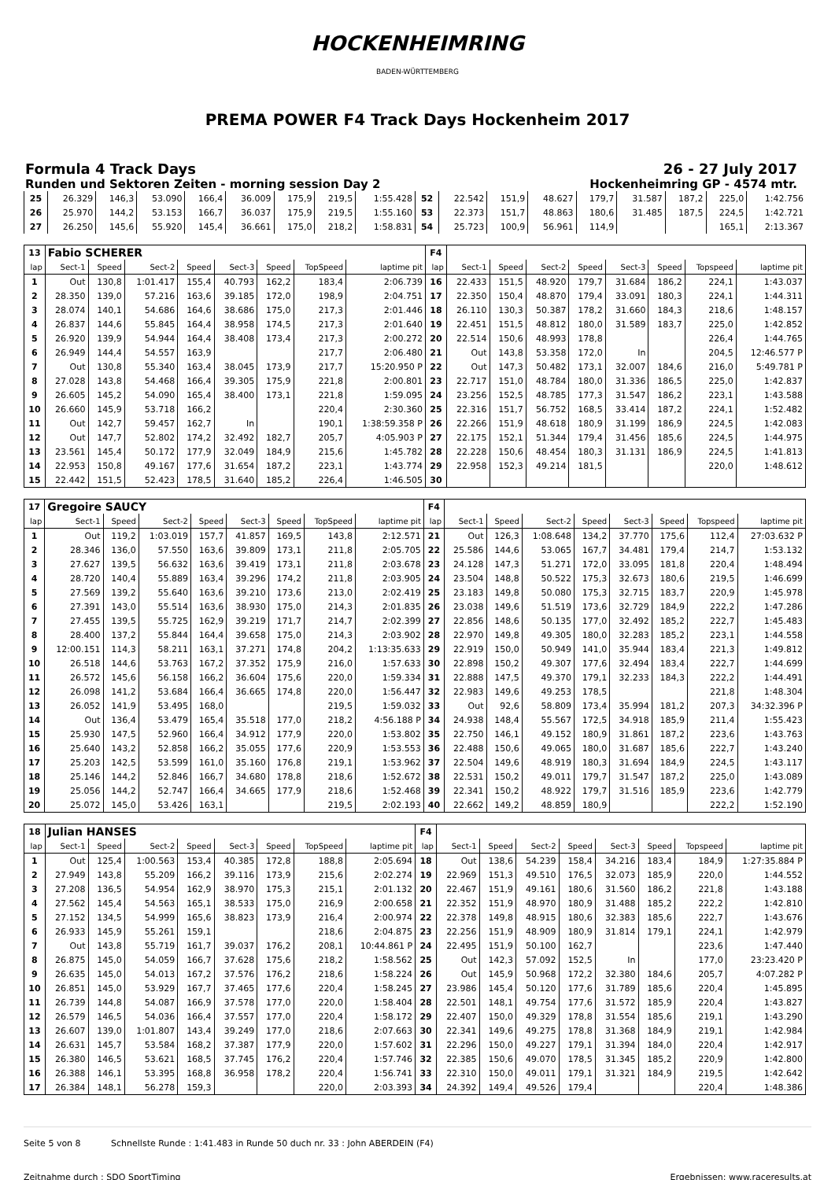HOCKENHEIMRING
BADEN-WÜRTTEMBERG
PREMA POWER F4 Track Days Hockenheim 2017
Formula 4 Track Days 26 - 27 July 2017
Runden und Sektoren Zeiten - morning session Day 2 Hockenheimring GP - 4574 mtr.
| 25 | 26.329 | 146,3 | 53.090 | 166,4 | 36.009 | 175,9 | 219,5 | 1:55.428 | 52 | 22.542 | 151,9 | 48.627 | 179,7 | 31.587 | 187,2 | 225,0 | 1:42.756 |
| 26 | 25.970 | 144,2 | 53.153 | 166,7 | 36.037 | 175,9 | 219,5 | 1:55.160 | 53 | 22.373 | 151,7 | 48.863 | 180,6 | 31.485 | 187,5 | 224,5 | 1:42.721 |
| 27 | 26.250 | 145,6 | 55.920 | 145,4 | 36.661 | 175,0 | 218,2 | 1:58.831 | 54 | 25.723 | 100,9 | 56.961 | 114,9 | | | 165,1 | 2:13.367 |
| 13 | Fabio SCHERER | | | | | | | | F4 | | | | | | | | |
| lap | Sect-1 | Speed | Sect-2 | Speed | Sect-3 | Speed | TopSpeed | laptime pit | lap | Sect-1 | Speed | Sect-2 | Speed | Sect-3 | Speed | Topspeed | laptime pit |
| 1 | Out | 130,8 | 1:01.417 | 155,4 | 40.793 | 162,2 | 183,4 | 2:06.739 | 16 | 22.433 | 151,5 | 48.920 | 179,7 | 31.684 | 186,2 | 224,1 | 1:43.037 |
| 2 | 28.350 | 139,0 | 57.216 | 163,6 | 39.185 | 172,0 | 198,9 | 2:04.751 | 17 | 22.350 | 150,4 | 48.870 | 179,4 | 33.091 | 180,3 | 224,1 | 1:44.311 |
| 3 | 28.074 | 140,1 | 54.686 | 164,6 | 38.686 | 175,0 | 217,3 | 2:01.446 | 18 | 26.110 | 130,3 | 50.387 | 178,2 | 31.660 | 184,3 | 218,6 | 1:48.157 |
| 4 | 26.837 | 144,6 | 55.845 | 164,4 | 38.958 | 174,5 | 217,3 | 2:01.640 | 19 | 22.451 | 151,5 | 48.812 | 180,0 | 31.589 | 183,7 | 225,0 | 1:42.852 |
| 5 | 26.920 | 139,9 | 54.944 | 164,4 | 38.408 | 173,4 | 217,3 | 2:00.272 | 20 | 22.514 | 150,6 | 48.993 | 178,8 | | | 226,4 | 1:44.765 |
| 6 | 26.949 | 144,4 | 54.557 | 163,9 | | | 217,7 | 2:06.480 | 21 | Out | 143,8 | 53.358 | 172,0 | In | | 204,5 | 12:46.577 P |
| 7 | Out | 130,8 | 55.340 | 163,4 | 38.045 | 173,9 | 217,7 | 15:20.950 P | 22 | Out | 147,3 | 50.482 | 173,1 | 32.007 | 184,6 | 216,0 | 5:49.781 P |
| 8 | 27.028 | 143,8 | 54.468 | 166,4 | 39.305 | 175,9 | 221,8 | 2:00.801 | 23 | 22.717 | 151,0 | 48.784 | 180,0 | 31.336 | 186,5 | 225,0 | 1:42.837 |
| 9 | 26.605 | 145,2 | 54.090 | 165,4 | 38.400 | 173,1 | 221,8 | 1:59.095 | 24 | 23.256 | 152,5 | 48.785 | 177,3 | 31.547 | 186,2 | 223,1 | 1:43.588 |
| 10 | 26.660 | 145,9 | 53.718 | 166,2 | | | 220,4 | 2:30.360 | 25 | 22.316 | 151,7 | 56.752 | 168,5 | 33.414 | 187,2 | 224,1 | 1:52.482 |
| 11 | Out | 142,7 | 59.457 | 162,7 | In | | 190,1 | 1:38:59.358 P | 26 | 22.266 | 151,9 | 48.618 | 180,9 | 31.199 | 186,9 | 224,5 | 1:42.083 |
| 12 | Out | 147,7 | 52.802 | 174,2 | 32.492 | 182,7 | 205,7 | 4:05.903 P | 27 | 22.175 | 152,1 | 51.344 | 179,4 | 31.456 | 185,6 | 224,5 | 1:44.975 |
| 13 | 23.561 | 145,4 | 50.172 | 177,9 | 32.049 | 184,9 | 215,6 | 1:45.782 | 28 | 22.228 | 150,6 | 48.454 | 180,3 | 31.131 | 186,9 | 224,5 | 1:41.813 |
| 14 | 22.953 | 150,8 | 49.167 | 177,6 | 31.654 | 187,2 | 223,1 | 1:43.774 | 29 | 22.958 | 152,3 | 49.214 | 181,5 | | | 220,0 | 1:48.612 |
| 15 | 22.442 | 151,5 | 52.423 | 178,5 | 31.640 | 185,2 | 226,4 | 1:46.505 | 30 | | | | | | | | |
| 17 | Gregoire SAUCY | | | | | | | | F4 | | | | | | | | |
| lap | Sect-1 | Speed | Sect-2 | Speed | Sect-3 | Speed | TopSpeed | laptime pit | lap | Sect-1 | Speed | Sect-2 | Speed | Sect-3 | Speed | Topspeed | laptime pit |
| 1 | Out | 119,2 | 1:03.019 | 157,7 | 41.857 | 169,5 | 143,8 | 2:12.571 | 21 | Out | 126,3 | 1:08.648 | 134,2 | 37.770 | 175,6 | 112,4 | 27:03.632 P |
| 2 | 28.346 | 136,0 | 57.550 | 163,6 | 39.809 | 173,1 | 211,8 | 2:05.705 | 22 | 25.586 | 144,6 | 53.065 | 167,7 | 34.481 | 179,4 | 214,7 | 1:53.132 |
| 3 | 27.627 | 139,5 | 56.632 | 163,6 | 39.419 | 173,1 | 211,8 | 2:03.678 | 23 | 24.128 | 147,3 | 51.271 | 172,0 | 33.095 | 181,8 | 220,4 | 1:48.494 |
| 4 | 28.720 | 140,4 | 55.889 | 163,4 | 39.296 | 174,2 | 211,8 | 2:03.905 | 24 | 23.504 | 148,8 | 50.522 | 175,3 | 32.673 | 180,6 | 219,5 | 1:46.699 |
| 5 | 27.569 | 139,2 | 55.640 | 163,6 | 39.210 | 173,6 | 213,0 | 2:02.419 | 25 | 23.183 | 149,8 | 50.080 | 175,3 | 32.715 | 183,7 | 220,9 | 1:45.978 |
| 6 | 27.391 | 143,0 | 55.514 | 163,6 | 38.930 | 175,0 | 214,3 | 2:01.835 | 26 | 23.038 | 149,6 | 51.519 | 173,6 | 32.729 | 184,9 | 222,2 | 1:47.286 |
| 7 | 27.455 | 139,5 | 55.725 | 162,9 | 39.219 | 171,7 | 214,7 | 2:02.399 | 27 | 22.856 | 148,6 | 50.135 | 177,0 | 32.492 | 185,2 | 222,7 | 1:45.483 |
| 8 | 28.400 | 137,2 | 55.844 | 164,4 | 39.658 | 175,0 | 214,3 | 2:03.902 | 28 | 22.970 | 149,8 | 49.305 | 180,0 | 32.283 | 185,2 | 223,1 | 1:44.558 |
| 9 | 12:00.151 | 114,3 | 58.211 | 163,1 | 37.271 | 174,8 | 204,2 | 1:13:35.633 | 29 | 22.919 | 150,0 | 50.949 | 141,0 | 35.944 | 183,4 | 221,3 | 1:49.812 |
| 10 | 26.518 | 144,6 | 53.763 | 167,2 | 37.352 | 175,9 | 216,0 | 1:57.633 | 30 | 22.898 | 150,2 | 49.307 | 177,6 | 32.494 | 183,4 | 222,7 | 1:44.699 |
| 11 | 26.572 | 145,6 | 56.158 | 166,2 | 36.604 | 175,6 | 220,0 | 1:59.334 | 31 | 22.888 | 147,5 | 49.370 | 179,1 | 32.233 | 184,3 | 222,2 | 1:44.491 |
| 12 | 26.098 | 141,2 | 53.684 | 166,4 | 36.665 | 174,8 | 220,0 | 1:56.447 | 32 | 22.983 | 149,6 | 49.253 | 178,5 | | | 221,8 | 1:48.304 |
| 13 | 26.052 | 141,9 | 53.495 | 168,0 | | | 219,5 | 1:59.032 | 33 | Out | 92,6 | 58.809 | 173,4 | 35.994 | 181,2 | 207,3 | 34:32.396 P |
| 14 | Out | 136,4 | 53.479 | 165,4 | 35.518 | 177,0 | 218,2 | 4:56.188 P | 34 | 24.938 | 148,4 | 55.567 | 172,5 | 34.918 | 185,9 | 211,4 | 1:55.423 |
| 15 | 25.930 | 147,5 | 52.960 | 166,4 | 34.912 | 177,9 | 220,0 | 1:53.802 | 35 | 22.750 | 146,1 | 49.152 | 180,9 | 31.861 | 187,2 | 223,6 | 1:43.763 |
| 16 | 25.640 | 143,2 | 52.858 | 166,2 | 35.055 | 177,6 | 220,9 | 1:53.553 | 36 | 22.488 | 150,6 | 49.065 | 180,0 | 31.687 | 185,6 | 222,7 | 1:43.240 |
| 17 | 25.203 | 142,5 | 53.599 | 161,0 | 35.160 | 176,8 | 219,1 | 1:53.962 | 37 | 22.504 | 149,6 | 48.919 | 180,3 | 31.694 | 184,9 | 224,5 | 1:43.117 |
| 18 | 25.146 | 144,2 | 52.846 | 166,7 | 34.680 | 178,8 | 218,6 | 1:52.672 | 38 | 22.531 | 150,2 | 49.011 | 179,7 | 31.547 | 187,2 | 225,0 | 1:43.089 |
| 19 | 25.056 | 144,2 | 52.747 | 166,4 | 34.665 | 177,9 | 218,6 | 1:52.468 | 39 | 22.341 | 150,2 | 48.922 | 179,7 | 31.516 | 185,9 | 223,6 | 1:42.779 |
| 20 | 25.072 | 145,0 | 53.426 | 163,1 | | | 219,5 | 2:02.193 | 40 | 22.662 | 149,2 | 48.859 | 180,9 | | | 222,2 | 1:52.190 |
| 18 | Julian HANSES | | | | | | | | F4 | | | | | | | | |
| lap | Sect-1 | Speed | Sect-2 | Speed | Sect-3 | Speed | TopSpeed | laptime pit | lap | Sect-1 | Speed | Sect-2 | Speed | Sect-3 | Speed | Topspeed | laptime pit |
| 1 | Out | 125,4 | 1:00.563 | 153,4 | 40.385 | 172,8 | 188,8 | 2:05.694 | 18 | Out | 138,6 | 54.239 | 158,4 | 34.216 | 183,4 | 184,9 | 1:27:35.884 P |
| 2 | 27.949 | 143,8 | 55.209 | 166,2 | 39.116 | 173,9 | 215,6 | 2:02.274 | 19 | 22.969 | 151,3 | 49.510 | 176,5 | 32.073 | 185,9 | 220,0 | 1:44.552 |
| 3 | 27.208 | 136,5 | 54.954 | 162,9 | 38.970 | 175,3 | 215,1 | 2:01.132 | 20 | 22.467 | 151,9 | 49.161 | 180,6 | 31.560 | 186,2 | 221,8 | 1:43.188 |
| 4 | 27.562 | 145,4 | 54.563 | 165,1 | 38.533 | 175,0 | 216,9 | 2:00.658 | 21 | 22.352 | 151,9 | 48.970 | 180,9 | 31.488 | 185,2 | 222,2 | 1:42.810 |
| 5 | 27.152 | 134,5 | 54.999 | 165,6 | 38.823 | 173,9 | 216,4 | 2:00.974 | 22 | 22.378 | 149,8 | 48.915 | 180,6 | 32.383 | 185,6 | 222,7 | 1:43.676 |
| 6 | 26.933 | 145,9 | 55.261 | 159,1 | | | 218,6 | 2:04.875 | 23 | 22.256 | 151,9 | 48.909 | 180,9 | 31.814 | 179,1 | 224,1 | 1:42.979 |
| 7 | Out | 143,8 | 55.719 | 161,7 | 39.037 | 176,2 | 208,1 | 10:44.861 P | 24 | 22.495 | 151,9 | 50.100 | 162,7 | | | 223,6 | 1:47.440 |
| 8 | 26.875 | 145,0 | 54.059 | 166,7 | 37.628 | 175,6 | 218,2 | 1:58.562 | 25 | Out | 142,3 | 57.092 | 152,5 | In | | 177,0 | 23:23.420 P |
| 9 | 26.635 | 145,0 | 54.013 | 167,2 | 37.576 | 176,2 | 218,6 | 1:58.224 | 26 | Out | 145,9 | 50.968 | 172,2 | 32.380 | 184,6 | 205,7 | 4:07.282 P |
| 10 | 26.851 | 145,0 | 53.929 | 167,7 | 37.465 | 177,6 | 220,4 | 1:58.245 | 27 | 23.986 | 145,4 | 50.120 | 177,6 | 31.789 | 185,6 | 220,4 | 1:45.895 |
| 11 | 26.739 | 144,8 | 54.087 | 166,9 | 37.578 | 177,0 | 220,0 | 1:58.404 | 28 | 22.501 | 148,1 | 49.754 | 177,6 | 31.572 | 185,9 | 220,4 | 1:43.827 |
| 12 | 26.579 | 146,5 | 54.036 | 166,4 | 37.557 | 177,0 | 220,4 | 1:58.172 | 29 | 22.407 | 150,0 | 49.329 | 178,8 | 31.554 | 185,6 | 219,1 | 1:43.290 |
| 13 | 26.607 | 139,0 | 1:01.807 | 143,4 | 39.249 | 177,0 | 218,6 | 2:07.663 | 30 | 22.341 | 149,6 | 49.275 | 178,8 | 31.368 | 184,9 | 219,1 | 1:42.984 |
| 14 | 26.631 | 145,7 | 53.584 | 168,2 | 37.387 | 177,9 | 220,0 | 1:57.602 | 31 | 22.296 | 150,0 | 49.227 | 179,1 | 31.394 | 184,0 | 220,4 | 1:42.917 |
| 15 | 26.380 | 146,5 | 53.621 | 168,5 | 37.745 | 176,2 | 220,4 | 1:57.746 | 32 | 22.385 | 150,6 | 49.070 | 178,5 | 31.345 | 185,2 | 220,9 | 1:42.800 |
| 16 | 26.388 | 146,1 | 53.395 | 168,8 | 36.958 | 178,2 | 220,4 | 1:56.741 | 33 | 22.310 | 150,0 | 49.011 | 179,1 | 31.321 | 184,9 | 219,5 | 1:42.642 |
| 17 | 26.384 | 148,1 | 56.278 | 159,3 | | | 220,0 | 2:03.393 | 34 | 24.392 | 149,4 | 49.526 | 179,4 | | | 220,4 | 1:48.386 |
Seite 5 von 8 Schnellste Runde : 1:41.483 in Runde 50 duch nr. 33 : John ABERDEIN (F4)
Zeitnahme durch : SDO SportTiming Ergebnissen: www.raceresults.at